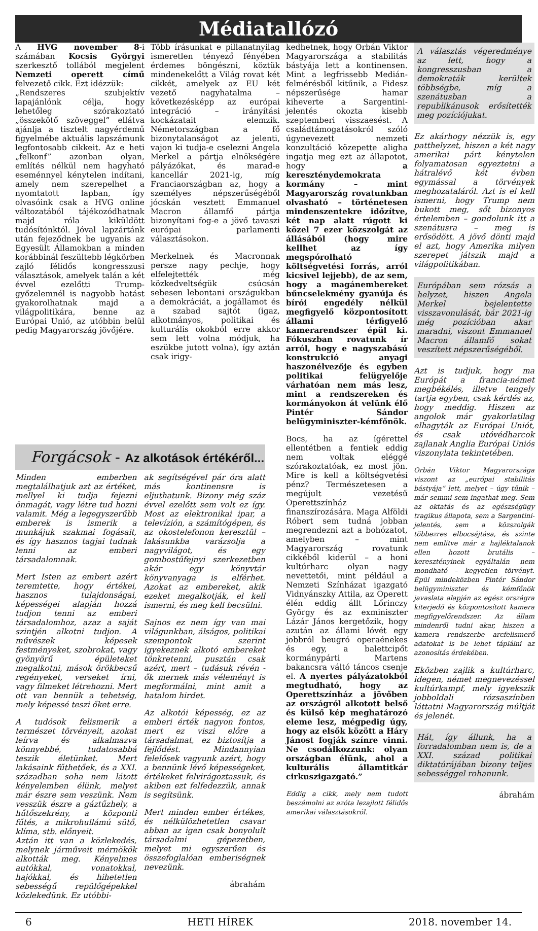Médiatallózó
A HVG november 8-i számában Kocsis Györgyi szerkesztő tollából megjelent Nemzeti operett című felvezető cikk. Ezt idézzük:
„Rendszeres szubjektív lapajánlónk célja, hogy lehetőleg szórakoztató „összekötő szöveggel” ellátva ajánlja a tisztelt nagyérdemű figyelmébe aktuális lapszámunk legfontosabb cikkeit. Az e heti „felkonf” azonban olyan, említés nélkül nem hagyható eseménnyel kénytelen indítani, amely nem szerepelhet a nyomtatott lapban, így olvasóink csak a HVG online változatából tájékozódhatnak majd róla kiküldött tudósítónktól. Jóval lapzártánk után fejeződnek be ugyanis az Egyesült Államokban a minden korábbinál feszültebb légkörben zajló félidős kongresszusi választások, amelyek talán a két évvel ezelőtti Trump-győzelemnél is nagyobb hatást gyakorolhatnak majd a világpolitikára, benne az Európai Unió, az utóbbin belül pedig Magyarország jövőjére.
Több írásunkat e pillanatnyilag ismeretlen tényező fényében érdemes böngészni, köztük mindenekelőtt a Világ rovat két cikkét, amelyek az EU két vezető nagyhatalma – következésképp az európai integráció – irányítási kockázatait elemzik. Németországban a fő bizonytalanságot az jelenti, vajon ki tudja-e cselezni Angela Merkel a pártja elnökségére pályázókat, és marad-e kancellár 2021-ig, míg Franciaországban az, hogy a személyes népszerűségéből jócskán vesztett Emmanuel Macron államfő pártja bizonyítani fog-e a jövő tavaszi európai parlamenti választásokon.
Merkelnek és Macronnak persze nagy pechje, hogy elfelejtették még közkedveltségük csúcsán sebesen lebontani országukban a demokráciát, a jogállamot és a szabad sajtót (igaz, alkotmányos, politikai és kulturális okokból erre akkor sem lett volna módjuk, ha eszükbe jutott volna), így aztán csak irigy-
kedhetnek, hogy Orbán Viktor Magyarországa a stabilitás bástyája lett a kontinensen. Mint a legfrissebb Medián-felmérésből kitűnik, a Fidesz népszerűsége hamar kiheverte a Sargentini-jelentés okozta kisebb szeptemberi visszaesést. A családtámogatásokról szóló úgynevezett nemzeti konzultáció közepette aligha ingatja meg ezt az állapotot, hogy a kereszténydemokrata kormány – mint Magyarország rovatunkban olvasható – történetesen mindenszentekre időzítve, két nap alatt rúgott ki közel 7 ezer közszolgát az állásából (hogy mire kellhet az így megspórolható költségvetési forrás, arról kicsivel lejjebb), de az sem, hogy a magánembereket bűncselekmény gyanúja és bírói engedély nélkül megfigyelő központosított állami térfigyelő kamerarendszer épül ki. Fókuszban rovatunk ír arról, hogy e nagyszabású konstrukció anyagi haszonélvezője és egyben politikai felügyelője várhatóan nem más lesz, mint a rendszereken és kormányokon át velünk élő Pintér Sándor belügyminiszter-kémfőnök.
Bocs, ha az ígérettel ellentétben a fentiek eddig nem voltak eléggé szórakoztatóak, ez most jön. Mire is kell a költségvetési pénz? Természetesen a megújult vezetésű Operettszínház finanszírozására. Maga Alföldi Róbert sem tudná jobban megrendezni azt a bohózatot, amelyben – mint Magyarország rovatunk cikkéből kiderül – a honi kultúrharc olyan nagy nevettetői, mint például a Nemzeti Színházat igazgató Vidnyánszky Attila, az Operett élén eddig állt Lőrinczy György és az exminiszter Lázár János kergetőzik, hogy azután az állami lóvét egy jobbról beugró operaénekes és egy, a balettcipőt kormánypárti Martens bakancsra váltó táncos csenje el. A nyertes pályázatokból megtudható, hogy az Operettszínház a jövőben az országról alkotott belső és külső kép meghatározó eleme lesz, mégpedig úgy, hogy az elsők között a Háry Jánost fogják színre vinni. Ne csodálkozzunk: olyan országban élünk, ahol a kulturális államtitkár cirkuszigazgató.”
Eddig a cikk, mely nem tudott beszámolni az azóta lezajlott félidős amerikai választásokról.
A választás végeredménye az lett, hogy a kongresszusban a demokraták kerültek többségbe, míg a szenátusban a republikánusok erősítették meg pozíciójukat.
Ez akárhogy nézzük is, egy patthelyzet, hiszen a két nagy amerikai párt kénytelen folyamatosan egyeztetni a hátralévő két évben egymással a törvények meghozataláról. Azt is el kell ismerni, hogy Trump nem bukott meg, sőt bizonyos értelemben – gondolunk itt a szenátusra – meg is erősödött. A jövő dönti majd el azt, hogy Amerika milyen szerepet játszik majd a világpolitikában.
Európában sem rózsás a helyzet, hiszen Angela Merkel bejelentette visszavonulását, bár 2021-ig még pozícióban akar maradni, viszont Emmanuel Macron államfő sokat veszített népszerűségéből.
Azt is tudjuk, hogy ma Európát a francia-német megbékélés, illetve tengely tartja egyben, csak kérdés az, hogy meddig. Hiszen az angolok már gyakorlatilag elhagyták az Európai Uniót, és csak utóvédharcok zajlanak Anglia Európai Uniós viszonylata tekintetében.
Orbán Viktor Magyarországa viszont az „európai stabilitás bástyája” lett, melyet – úgy tűnik – már semmi sem ingathat meg. Sem az oktatás és az egészségügy tragikus állapota, sem a Sargentini-jelentés, sem a közszolgák többezres elbocsájtása, és szinte nem említve már a hajléktalanok ellen hozott brutális – keresztényinek egyáltalán nem mondható – kegyetlen törvényt. Épül mindeközben Pintér Sándor belügyminiszter és kémfőnök javaslata alapján az egész országra kiterjedő és központosított kamera megfigyelőrendszer. Az állam mindenről tudni akar, hiszen a kamera rendszerbe arcfelismerő adatokat is be lehet táplálni az azonosítás érdekében.
Eközben zajlik a kultúrharc, idegen, német megnevezéssel kultúrkampf, mely igyekszik jobboldali rózsaszínben láttatni Magyarország múltját és jelenét.
Hát, így állunk, ha a forradalomban nem is, de a XXI. század politikai diktatúrájában bizony teljes sebességgel rohanunk.
ábrahám
Forgácsok - Az alkotások értékéről...
Minden emberben megtalálhatjuk azt az értéket, mellyel ki tudja fejezni önmagát, vagy létre tud hozni valamit. Még a legegyszerűbb emberek is ismerik a munkájuk szakmai fogásait, és így hasznos tagjai tudnak lenni az emberi társadalomnak.
Mert Isten az embert azért teremtette, hogy értékei, hasznos tulajdonságai, képességei alapján hozzá tudjon tenni az emberi társadalomhoz, azaz a saját szintjén alkotni tudjon. A művészek képesek festményeket, szobrokat, vagy gyönyörű épületeket megalkotni, mások örökbecsű regényeket, verseket írni, vagy filmeket létrehozni. Mert ott van bennük a tehetség, mely képessé teszi őket erre.
A tudósok felismerik a természet törvényeit, azokat leírva és alkalmazva könnyebbé, tudatosabbá teszik életünket. Mert lakásaink fűthetőek, és a XXI. században soha nem látott kényelemben élünk, melyet már észre sem veszünk. Nem vesszük észre a gáztűzhely, a hűtőszekrény, a központi fűtés, a mikrohullámú sütő, klíma, stb. előnyeit.
Aztán itt van a közlekedés, melynek járműveit mérnökök alkották meg. Kényelmes autókkal, vonatokkal, hajókkal, és hihetetlen sebességű repülőgépekkel közlekedünk. Ez utóbbi-
ak segítségével pár óra alatt más kontinensre is eljuthatunk. Bizony még száz évvel ezelőtt sem volt ez így. Most az elektronikai ipar, a televízión, a számítógépen, és az okostelefonon keresztül – lakásunkba varázsolja a nagyvilágot, és egy gombostűfejnyi szerkezetben akár egy könyvtár könyvanyaga is elférhet. Azokat az embereket, akik ezeket megalkotják, el kell ismerni, és meg kell becsülni.
Sajnos ez nem így van mai világunkban, álságos, politikai szempontok szerint igyekeznek alkotó embereket tönkretenni, pusztán csak azért, mert – tudásuk révén - ők mernek más véleményt is megformálni, mint amit a hatalom hirdet.
Az alkotói képesség, ez az emberi érték nagyon fontos, mert ez viszi előre a társadalmat, ez biztosítja a fejlődést. Mindannyian felelősek vagyunk azért, hogy a bennünk lévő képességeket, értékeket felvirágoztassuk, és akiben ezt felfedezzük, annak is segítsünk.
Mert minden ember értékes, és nélkülözhetetlen csavar abban az igen csak bonyolult társadalmi gépezetben, melyet mi egyszerűen és összefoglalóan emberiségnek nevezünk.
ábrahám
6 HETI HÍREK 2018. november 14.